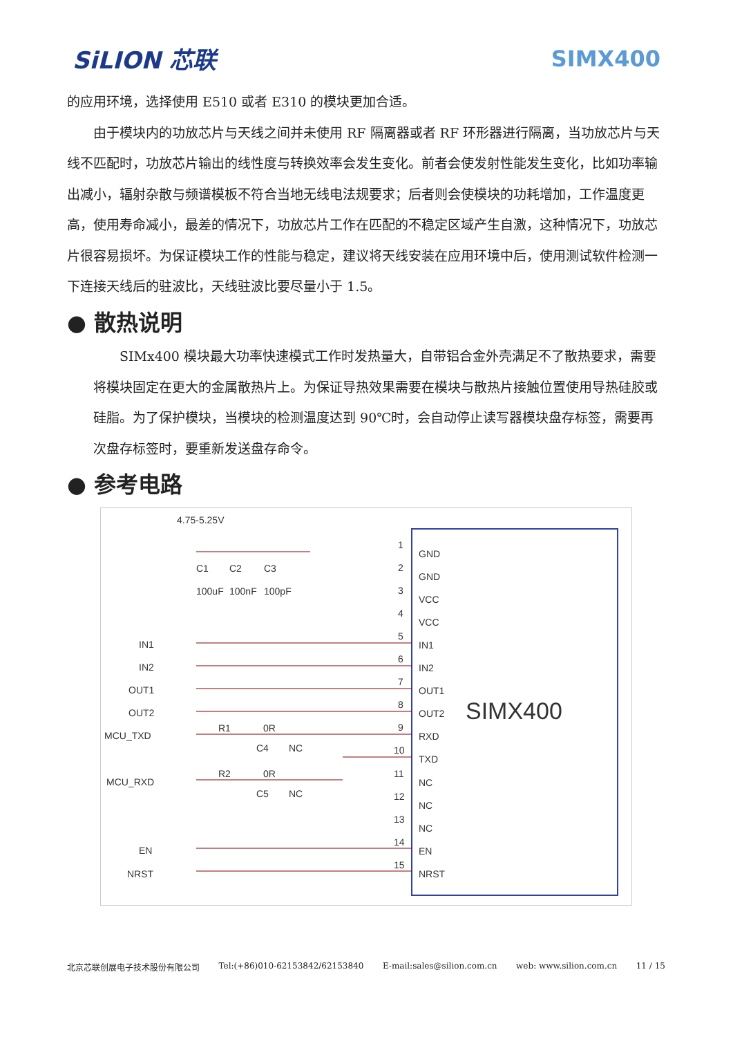SiLION 芯联 SIMX400
的应用环境，选择使用 E510 或者 E310 的模块更加合适。
由于模块内的功放芯片与天线之间并未使用 RF 隔离器或者 RF 环形器进行隔离，当功放芯片与天线不匹配时，功放芯片输出的线性度与转换效率会发生变化。前者会使发射性能发生变化，比如功率输出减小，辐射杂散与频谱模板不符合当地无线电法规要求；后者则会使模块的功耗增加，工作温度更高，使用寿命减小，最差的情况下，功放芯片工作在匹配的不稳定区域产生自激，这种情况下，功放芯片很容易损坏。为保证模块工作的性能与稳定，建议将天线安装在应用环境中后，使用测试软件检测一下连接天线后的驻波比，天线驻波比要尽量小于 1.5。
● 散热说明
SIMx400 模块最大功率快速模式工作时发热量大，自带铝合金外壳满足不了散热要求，需要将模块固定在更大的金属散热片上。为保证导热效果需要在模块与散热片接触位置使用导热硅胶或硅脂。为了保护模块，当模块的检测温度达到 90℃时，会自动停止读写器模块盘存标签，需要再次盘存标签时，要重新发送盘存命令。
● 参考电路
4.75-5.25V
C1
C2
C3
100uF
100nF
100pF
SIMX400
GND
GND
VCC
VCC
IN1
IN2
OUT1
OUT2
RXD
TXD
NC
NC
NC
EN
NRST
1
2
3
4
5
6
7
8
9
10
11
12
13
14
15
IN1
IN2
OUT1
OUT2
MCU_TXD
MCU_RXD
EN
NRST
R1
0R
C4
NC
R2
0R
C5
NC
北京芯联创展电子技术股份有限公司 Tel:(+86)010-62153842/62153840 E-mail:sales@silion.com.cn web: www.silion.com.cn 11 / 15